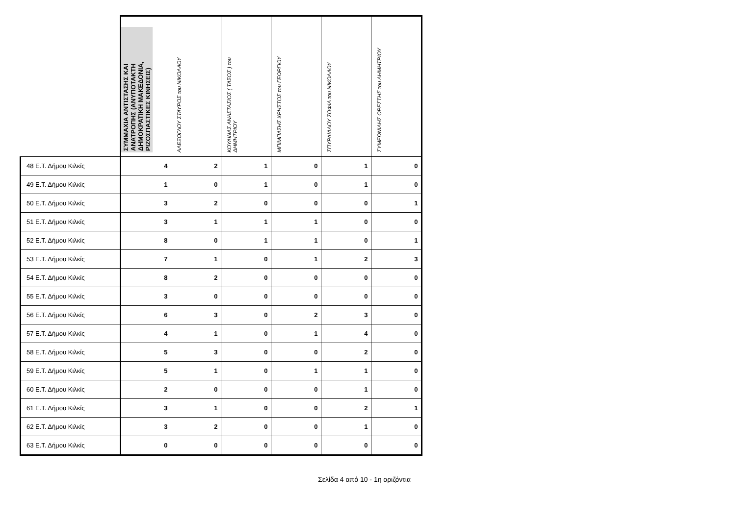| | ΣΥΜΜΑΧΙΑ ΑΝΤΙΣΤΑΣΗΣ ΚΑΙ ΑΝΑΤΡΟΠΗΣ (ΑΝΥΠΟΤΑΚΤΗ ΔΗΜΟΚΡΑΤΙΚΗ ΜΑΚΕΔΟΝΙΑ, ΡΙΖΟΣΠΑΣΤΙΚΕΣ ΚΙΝΗΣΕΙΣ) | ΑΛΕΞΟΓΛΟΥ ΣΤΑΥΡΟΣ του ΝΙΚΟΛΑΟΥ | ΚΟΥΛΙΝΑΣ ΑΝΑΣΤΑΣΙΟΣ ( ΤΑΣΟΣ ) του ΔΗΜΗΤΡΙΟΥ | ΜΠΙΜΠΑΣΗΣ ΧΡΗΣΤΟΣ του ΓΕΩΡΓΙΟΥ | ΣΠΥΡΛΙΑΔΟΥ ΣΟΦΙΑ του ΝΙΚΟΛΑΟΥ | ΣΥΜΕΩΝΙΔΗΣ ΟΡΕΣΤΗΣ του ΔΗΜΗΤΡΙΟΥ |
| --- | --- | --- | --- | --- | --- | --- |
| 48 Ε.Τ. Δήμου Κιλκίς | 4 | 2 | 1 | 0 | 1 | 0 |
| 49 Ε.Τ. Δήμου Κιλκίς | 1 | 0 | 1 | 0 | 1 | 0 |
| 50 Ε.Τ. Δήμου Κιλκίς | 3 | 2 | 0 | 0 | 0 | 1 |
| 51 Ε.Τ. Δήμου Κιλκίς | 3 | 1 | 1 | 1 | 0 | 0 |
| 52 Ε.Τ. Δήμου Κιλκίς | 8 | 0 | 1 | 1 | 0 | 1 |
| 53 Ε.Τ. Δήμου Κιλκίς | 7 | 1 | 0 | 1 | 2 | 3 |
| 54 Ε.Τ. Δήμου Κιλκίς | 8 | 2 | 0 | 0 | 0 | 0 |
| 55 Ε.Τ. Δήμου Κιλκίς | 3 | 0 | 0 | 0 | 0 | 0 |
| 56 Ε.Τ. Δήμου Κιλκίς | 6 | 3 | 0 | 2 | 3 | 0 |
| 57 Ε.Τ. Δήμου Κιλκίς | 4 | 1 | 0 | 1 | 4 | 0 |
| 58 Ε.Τ. Δήμου Κιλκίς | 5 | 3 | 0 | 0 | 2 | 0 |
| 59 Ε.Τ. Δήμου Κιλκίς | 5 | 1 | 0 | 1 | 1 | 0 |
| 60 Ε.Τ. Δήμου Κιλκίς | 2 | 0 | 0 | 0 | 1 | 0 |
| 61 Ε.Τ. Δήμου Κιλκίς | 3 | 1 | 0 | 0 | 2 | 1 |
| 62 Ε.Τ. Δήμου Κιλκίς | 3 | 2 | 0 | 0 | 1 | 0 |
| 63 Ε.Τ. Δήμου Κιλκίς | 0 | 0 | 0 | 0 | 0 | 0 |
Σελίδα 4 από 10 - 1η οριζόντια